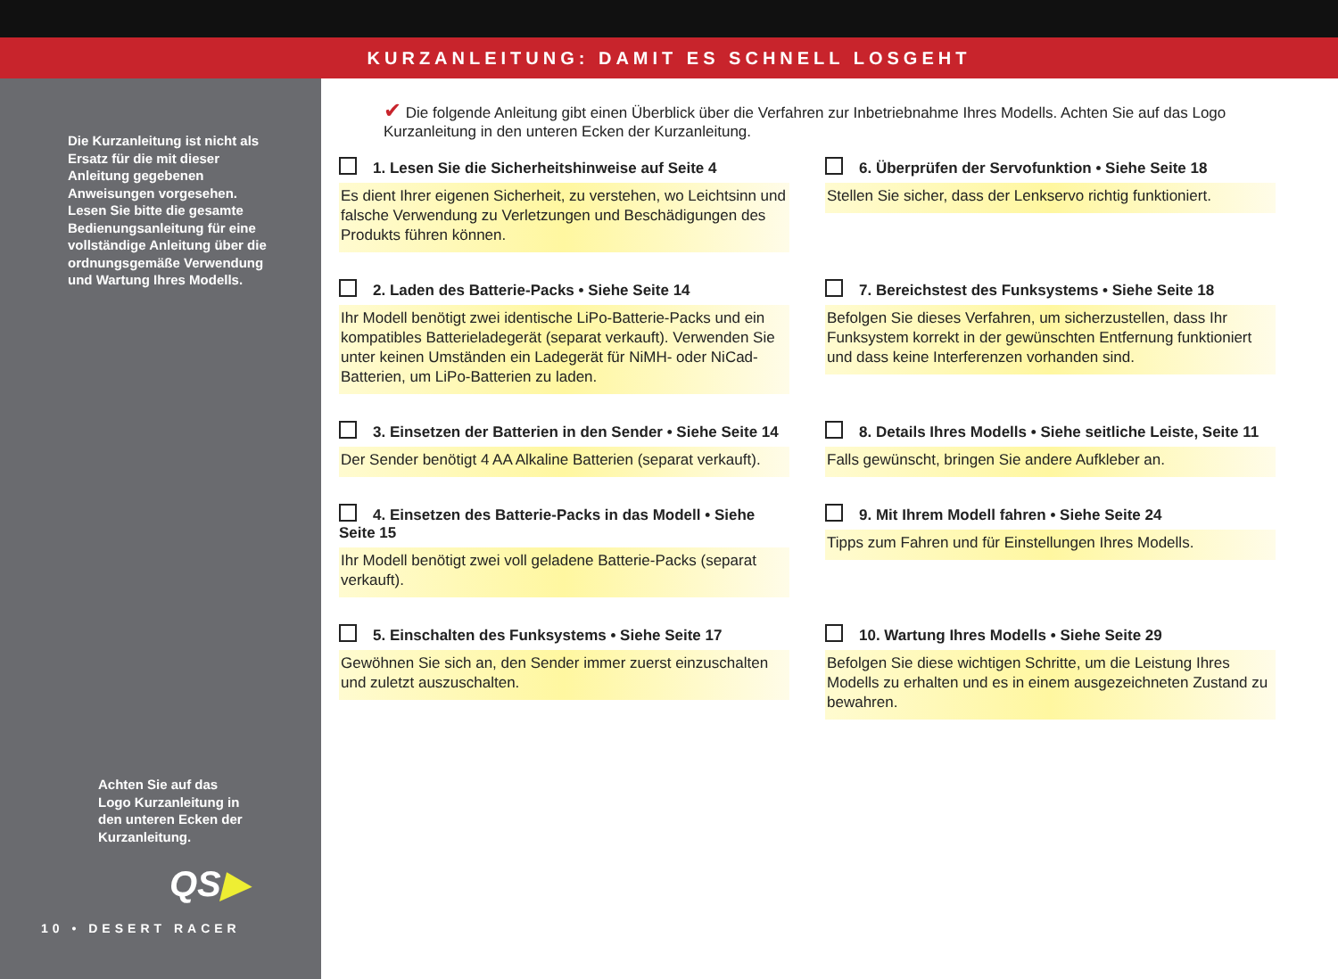KURZANLEITUNG: DAMIT ES SCHNELL LOSGEHT
Die Kurzanleitung ist nicht als Ersatz für die mit dieser Anleitung gegebenen Anweisungen vorgesehen. Lesen Sie bitte die gesamte Bedienungsanleitung für eine vollständige Anleitung über die ordnungsgemäße Verwendung und Wartung Ihres Modells.
Achten Sie auf das Logo Kurzanleitung in den unteren Ecken der Kurzanleitung.
QS▶
10 • DESERT RACER
✔ Die folgende Anleitung gibt einen Überblick über die Verfahren zur Inbetriebnahme Ihres Modells. Achten Sie auf das Logo Kurzanleitung in den unteren Ecken der Kurzanleitung.
1. Lesen Sie die Sicherheitshinweise auf Seite 4
Es dient Ihrer eigenen Sicherheit, zu verstehen, wo Leichtsinn und falsche Verwendung zu Verletzungen und Beschädigungen des Produkts führen können.
6. Überprüfen der Servofunktion • Siehe Seite 18
Stellen Sie sicher, dass der Lenkservo richtig funktioniert.
2. Laden des Batterie-Packs • Siehe Seite 14
Ihr Modell benötigt zwei identische LiPo-Batterie-Packs und ein kompatibles Batterieladegerät (separat verkauft). Verwenden Sie unter keinen Umständen ein Ladegerät für NiMH- oder NiCad-Batterien, um LiPo-Batterien zu laden.
7. Bereichstest des Funksystems • Siehe Seite 18
Befolgen Sie dieses Verfahren, um sicherzustellen, dass Ihr Funksystem korrekt in der gewünschten Entfernung funktioniert und dass keine Interferenzen vorhanden sind.
3. Einsetzen der Batterien in den Sender • Siehe Seite 14
Der Sender benötigt 4 AA Alkaline Batterien (separat verkauft).
8. Details Ihres Modells • Siehe seitliche Leiste, Seite 11
Falls gewünscht, bringen Sie andere Aufkleber an.
4. Einsetzen des Batterie-Packs in das Modell • Siehe Seite 15
Ihr Modell benötigt zwei voll geladene Batterie-Packs (separat verkauft).
9. Mit Ihrem Modell fahren • Siehe Seite 24
Tipps zum Fahren und für Einstellungen Ihres Modells.
5. Einschalten des Funksystems • Siehe Seite 17
Gewöhnen Sie sich an, den Sender immer zuerst einzuschalten und zuletzt auszuschalten.
10. Wartung Ihres Modells • Siehe Seite 29
Befolgen Sie diese wichtigen Schritte, um die Leistung Ihres Modells zu erhalten und es in einem ausgezeichneten Zustand zu bewahren.